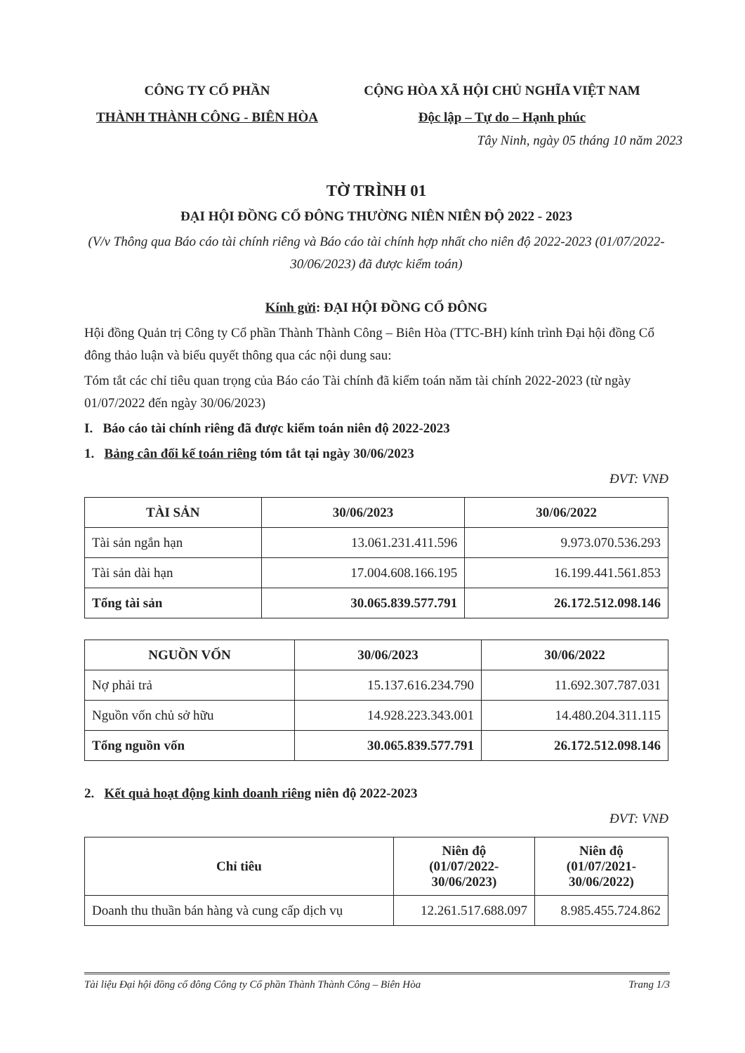CÔNG TY CỔ PHẦN
THÀNH THÀNH CÔNG - BIÊN HÒA
CỘNG HÒA XÃ HỘI CHỦ NGHĨA VIỆT NAM
Độc lập – Tự do – Hạnh phúc
Tây Ninh, ngày 05 tháng 10 năm 2023
TỜ TRÌNH 01
ĐẠI HỘI ĐỒNG CỔ ĐÔNG THƯỜNG NIÊN NIÊN ĐỘ 2022 - 2023
(V/v Thông qua Báo cáo tài chính riêng và Báo cáo tài chính hợp nhất cho niên độ 2022-2023 (01/07/2022-30/06/2023) đã được kiểm toán)
Kính gửi: ĐẠI HỘI ĐỒNG CỔ ĐÔNG
Hội đồng Quản trị Công ty Cổ phần Thành Thành Công – Biên Hòa (TTC-BH) kính trình Đại hội đồng Cổ đông thảo luận và biểu quyết thông qua các nội dung sau:
Tóm tắt các chỉ tiêu quan trọng của Báo cáo Tài chính đã kiểm toán năm tài chính 2022-2023 (từ ngày 01/07/2022 đến ngày 30/06/2023)
I. Báo cáo tài chính riêng đã được kiểm toán niên độ 2022-2023
1. Bảng cân đối kế toán riêng tóm tắt tại ngày 30/06/2023
ĐVT: VNĐ
| TÀI SẢN | 30/06/2023 | 30/06/2022 |
| --- | --- | --- |
| Tài sản ngắn hạn | 13.061.231.411.596 | 9.973.070.536.293 |
| Tài sản dài hạn | 17.004.608.166.195 | 16.199.441.561.853 |
| Tổng tài sản | 30.065.839.577.791 | 26.172.512.098.146 |
| NGUỒN VỐN | 30/06/2023 | 30/06/2022 |
| --- | --- | --- |
| Nợ phải trả | 15.137.616.234.790 | 11.692.307.787.031 |
| Nguồn vốn chủ sở hữu | 14.928.223.343.001 | 14.480.204.311.115 |
| Tổng nguồn vốn | 30.065.839.577.791 | 26.172.512.098.146 |
2. Kết quả hoạt động kinh doanh riêng niên độ 2022-2023
ĐVT: VNĐ
| Chỉ tiêu | Niên độ (01/07/2022- 30/06/2023) | Niên độ (01/07/2021- 30/06/2022) |
| --- | --- | --- |
| Doanh thu thuần bán hàng và cung cấp dịch vụ | 12.261.517.688.097 | 8.985.455.724.862 |
Tài liệu Đại hội đồng cổ đông Công ty Cổ phần Thành Thành Công – Biên Hòa Trang 1/3